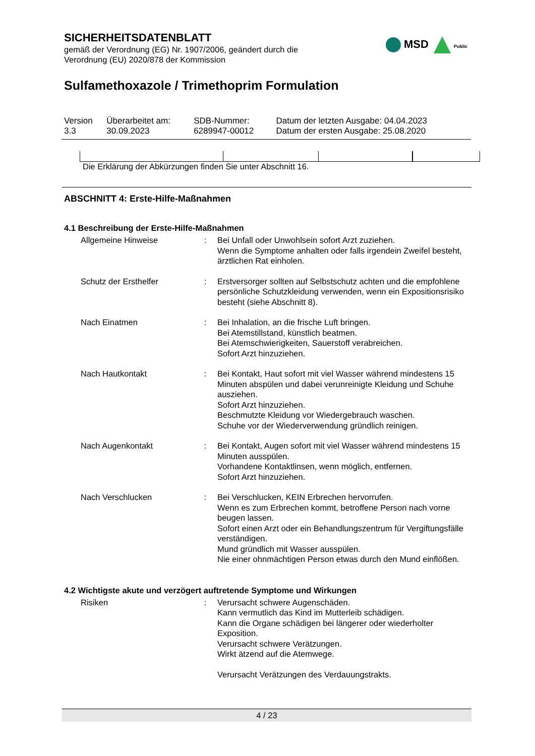SICHERHEITSDATENBLATT
gemäß der Verordnung (EG) Nr. 1907/2006, geändert durch die
Verordnung (EU) 2020/878 der Kommission
MSD Public
Sulfamethoxazole / Trimethoprim Formulation
| Version 3.3 | Überarbeitet am: 30.09.2023 | SDB-Nummer: 6289947-00012 | Datum der letzten Ausgabe: 04.04.2023 Datum der ersten Ausgabe: 25.08.2020 |
Die Erklärung der Abkürzungen finden Sie unter Abschnitt 16.
ABSCHNITT 4: Erste-Hilfe-Maßnahmen
4.1 Beschreibung der Erste-Hilfe-Maßnahmen
| Allgemeine Hinweise | : | Bei Unfall oder Unwohlsein sofort Arzt zuziehen. Wenn die Symptome anhalten oder falls irgendein Zweifel besteht, ärztlichen Rat einholen. |
| Schutz der Ersthelfer | : | Erstversorger sollten auf Selbstschutz achten und die empfohlene persönliche Schutzkleidung verwenden, wenn ein Expositionsrisiko besteht (siehe Abschnitt 8). |
| Nach Einatmen | : | Bei Inhalation, an die frische Luft bringen. Bei Atemstillstand, künstlich beatmen. Bei Atemschwierigkeiten, Sauerstoff verabreichen. Sofort Arzt hinzuziehen. |
| Nach Hautkontakt | : | Bei Kontakt, Haut sofort mit viel Wasser während mindestens 15 Minuten abspülen und dabei verunreinigte Kleidung und Schuhe ausziehen. Sofort Arzt hinzuziehen. Beschmutzte Kleidung vor Wiedergebrauch waschen. Schuhe vor der Wiederverwendung gründlich reinigen. |
| Nach Augenkontakt | : | Bei Kontakt, Augen sofort mit viel Wasser während mindestens 15 Minuten ausspülen. Vorhandene Kontaktlinsen, wenn möglich, entfernen. Sofort Arzt hinzuziehen. |
| Nach Verschlucken | : | Bei Verschlucken, KEIN Erbrechen hervorrufen. Wenn es zum Erbrechen kommt, betroffene Person nach vorne beugen lassen. Sofort einen Arzt oder ein Behandlungszentrum für Vergiftungsfälle verständigen. Mund gründlich mit Wasser ausspülen. Nie einer ohnmächtigen Person etwas durch den Mund einflößen. |
4.2 Wichtigste akute und verzögert auftretende Symptome und Wirkungen
| Risiken | : | Verursacht schwere Augenschäden. Kann vermutlich das Kind im Mutterleib schädigen. Kann die Organe schädigen bei längerer oder wiederholter Exposition. Verursacht schwere Verätzungen. Wirkt ätzend auf die Atemwege. Verursacht Verätzungen des Verdauungstrakts. |
4 / 23